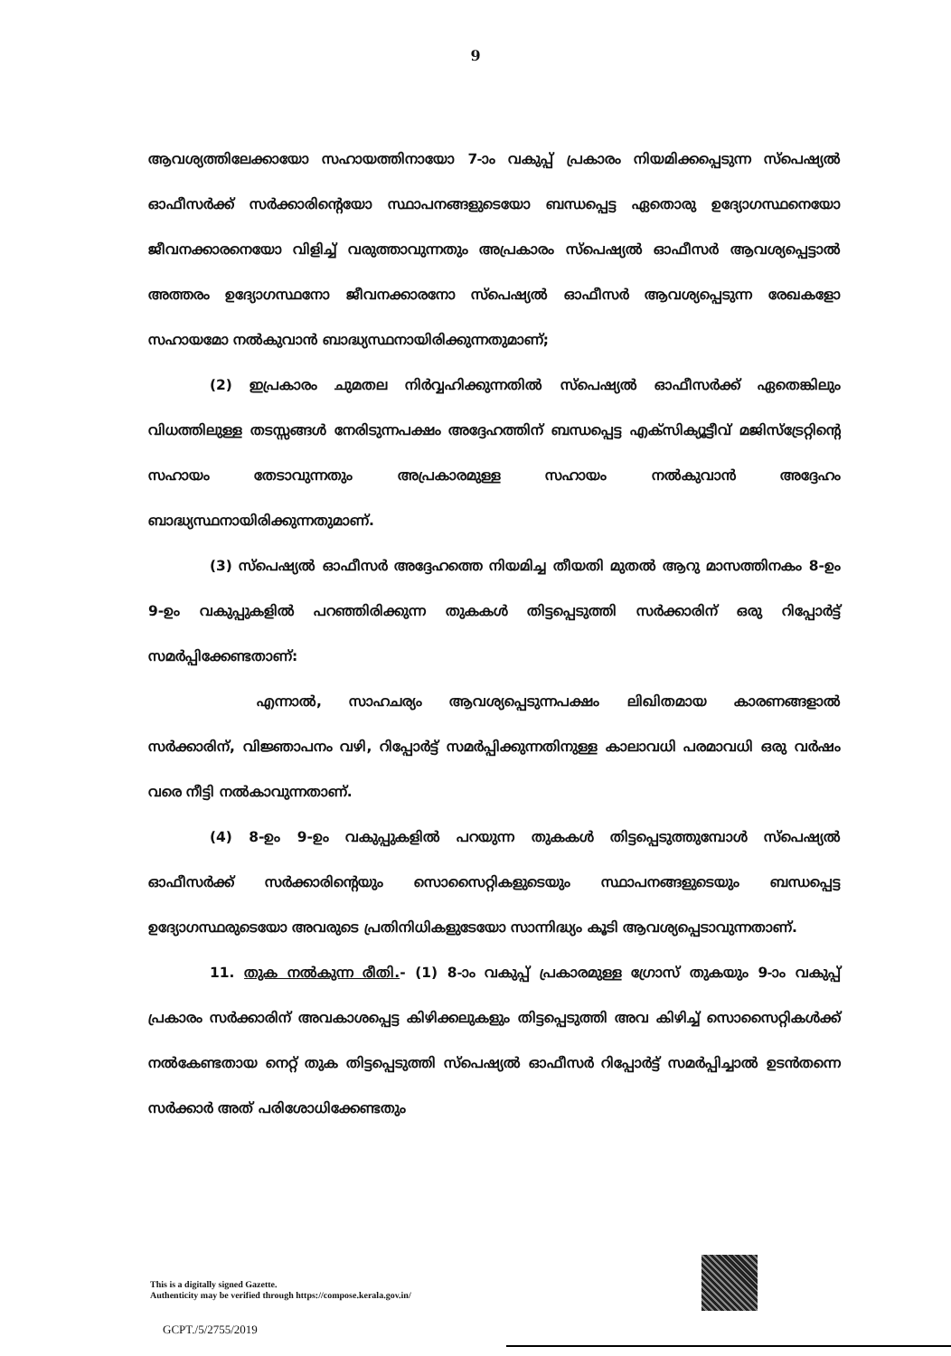9
ആവശ്യത്തിലേക്കായോ സഹായത്തിനായോ 7-ാം വകുപ്പ് പ്രകാരം നിയമിക്കപ്പെടുന്ന സ്പെഷ്യൽ ഓഫീസർക്ക് സർക്കാരിന്റെയോ സ്ഥാപനങ്ങളുടെയോ ബന്ധപ്പെട്ട ഏതൊരു ഉദ്യോഗസ്ഥനെയോ ജീവനക്കാരനെയോ വിളിച്ച് വരുത്താവുന്നതും അപ്രകാരം സ്പെഷ്യൽ ഓഫീസർ ആവശ്യപ്പെട്ടാൽ അത്തരം ഉദ്യോഗസ്ഥനോ ജീവനക്കാരനോ സ്പെഷ്യൽ ഓഫീസർ ആവശ്യപ്പെടുന്ന രേഖകളോ സഹായമോ നൽകുവാൻ ബാദ്ധ്യസ്ഥനായിരിക്കുന്നതുമാണ്;
(2) ഇപ്രകാരം ചുമതല നിർവ്വഹിക്കുന്നതിൽ സ്പെഷ്യൽ ഓഫീസർക്ക് ഏതെങ്കിലും വിധത്തിലുള്ള തടസ്സങ്ങൾ നേരിടുന്നപക്ഷം അദ്ദേഹത്തിന് ബന്ധപ്പെട്ട എക്സിക്യൂട്ടീവ് മജിസ്ട്രേറ്റിന്റെ സഹായം തേടാവുന്നതും അപ്രകാരമുള്ള സഹായം നൽകുവാൻ അദ്ദേഹം ബാദ്ധ്യസ്ഥനായിരിക്കുന്നതുമാണ്.
(3) സ്പെഷ്യൽ ഓഫീസർ അദ്ദേഹത്തെ നിയമിച്ച തീയതി മുതൽ ആറു മാസത്തിനകം 8-ഉം 9-ഉം വകുപ്പുകളിൽ പറഞ്ഞിരിക്കുന്ന തുകകൾ തിട്ടപ്പെടുത്തി സർക്കാരിന് ഒരു റിപ്പോർട്ട് സമർപ്പിക്കേണ്ടതാണ്:
എന്നാൽ, സാഹചര്യം ആവശ്യപ്പെടുന്നപക്ഷം ലിഖിതമായ കാരണങ്ങളാൽ സർക്കാരിന്, വിജ്ഞാപനം വഴി, റിപ്പോർട്ട് സമർപ്പിക്കുന്നതിനുള്ള കാലാവധി പരമാവധി ഒരു വർഷം വരെ നീട്ടി നൽകാവുന്നതാണ്.
(4) 8-ഉം 9-ഉം വകുപ്പുകളിൽ പറയുന്ന തുകകൾ തിട്ടപ്പെടുത്തുമ്പോൾ സ്പെഷ്യൽ ഓഫീസർക്ക് സർക്കാരിന്റെയും സൊസൈറ്റികളുടെയും സ്ഥാപനങ്ങളുടെയും ബന്ധപ്പെട്ട ഉദ്യോഗസ്ഥരുടെയോ അവരുടെ പ്രതിനിധികളുടേയോ സാന്നിദ്ധ്യം കൂടി ആവശ്യപ്പെടാവുന്നതാണ്.
11. തുക നൽകുന്ന രീതി.- (1) 8-ാം വകുപ്പ് പ്രകാരമുള്ള ഗ്രോസ് തുകയും 9-ാം വകുപ്പ് പ്രകാരം സർക്കാരിന് അവകാശപ്പെട്ട കിഴിക്കലുകളും തിട്ടപ്പെടുത്തി അവ കിഴിച്ച് സൊസൈറ്റികൾക്ക് നൽകേണ്ടതായ നെറ്റ് തുക തിട്ടപ്പെടുത്തി സ്പെഷ്യൽ ഓഫീസർ റിപ്പോർട്ട് സമർപ്പിച്ചാൽ ഉടൻതന്നെ സർക്കാർ അത് പരിശോധിക്കേണ്ടതും
This is a digitally signed Gazette.
Authenticity may be verified through https://compose.kerala.gov.in/
GCPT./5/2755/2019